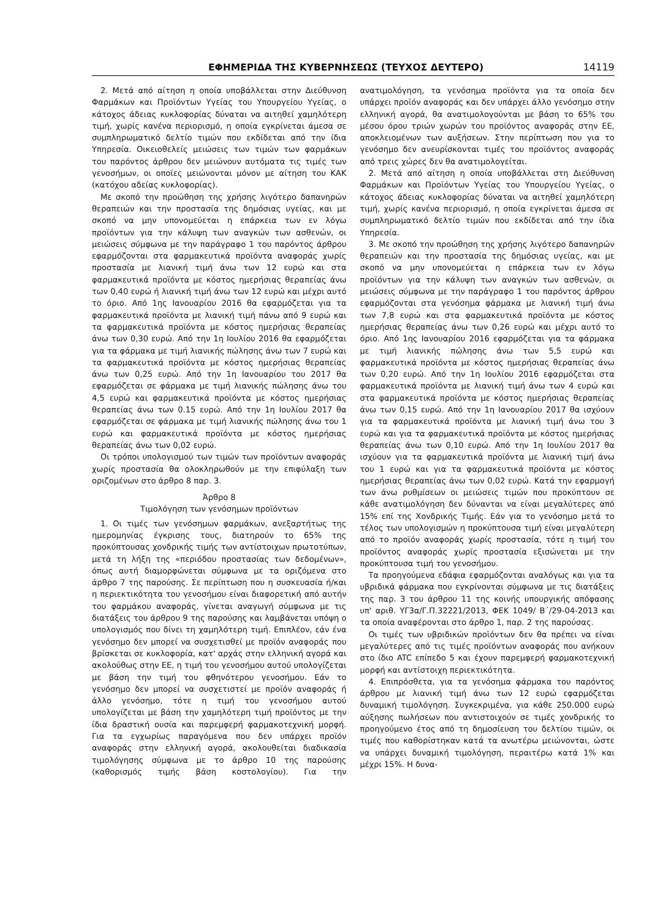ΕΦΗΜΕΡΙΔΑ ΤΗΣ ΚΥΒΕΡΝΗΣΕΩΣ (ΤΕΥΧΟΣ ΔΕΥΤΕΡΟ) 14119
2. Μετά από αίτηση η οποία υποβάλλεται στην Διεύθυνση Φαρμάκων και Προϊόντων Υγείας του Υπουργείου Υγείας, ο κάτοχος άδειας κυκλοφορίας δύναται να αιτηθεί χαμηλότερη τιμή, χωρίς κανένα περιορισμό, η οποία εγκρίνεται άμεσα σε συμπληρωματικό δελτίο τιμών που εκδίδεται από την ίδια Υπηρεσία. Οικειοθελείς μειώσεις των τιμών των φαρμάκων του παρόντος άρθρου δεν μειώνουν αυτόματα τις τιμές των γενοσήμων, οι οποίες μειώνονται μόνον με αίτηση του ΚΑΚ (κατόχου αδείας κυκλοφορίας).
Με σκοπό την προώθηση της χρήσης λιγότερο δαπανηρών θεραπειών και την προστασία της δημόσιας υγείας, και με σκοπό να μην υπονομεύεται η επάρκεια των εν λόγω προϊόντων για την κάλυψη των αναγκών των ασθενών, οι μειώσεις σύμφωνα με την παράγραφο 1 του παρόντος άρθρου εφαρμόζονται στα φαρμακευτικά προϊόντα αναφοράς χωρίς προστασία με λιανική τιμή άνω των 12 ευρώ και στα φαρμακευτικά προϊόντα με κόστος ημερήσιας θεραπείας άνω των 0,40 ευρώ ή λιανική τιμή άνω των 12 ευρώ και μέχρι αυτό το όριο. Από 1ης Ιανουαρίου 2016 θα εφαρμόζεται για τα φαρμακευτικά προϊόντα με λιανική τιμή πάνω από 9 ευρώ και τα φαρμακευτικά προϊόντα με κόστος ημερήσιας θεραπείας άνω των 0,30 ευρώ. Από την 1η Ιουλίου 2016 θα εφαρμόζεται για τα φάρμακα με τιμή λιανικής πώλησης άνω των 7 ευρώ και τα φαρμακευτικά προϊόντα με κόστος ημερήσιας θεραπείας άνω των 0,25 ευρώ. Από την 1η Ιανουαρίου του 2017 θα εφαρμόζεται σε φάρμακα με τιμή λιανικής πώλησης άνω του 4,5 ευρώ και φαρμακευτικά προϊόντα με κόστος ημερήσιας θεραπείας άνω των 0.15 ευρώ. Από την 1η Ιουλίου 2017 θα εφαρμόζεται σε φάρμακα με τιμή λιανικής πώλησης άνω του 1 ευρώ και φαρμακευτικά προϊόντα με κόστος ημερήσιας θεραπείας άνω των 0,02 ευρώ.
Οι τρόποι υπολογισμού των τιμών των προϊόντων αναφοράς χωρίς προστασία θα ολοκληρωθούν με την επιφύλαξη των οριζομένων στο άρθρο 8 παρ. 3.
Άρθρο 8
Τιμολόγηση των γενόσημων προϊόντων
1. Οι τιμές των γενόσημων φαρμάκων, ανεξαρτήτως της ημερομηνίας έγκρισης τους, διατηρούν το 65% της προκύπτουσας χονδρικής τιμής των αντίστοιχων πρωτοτύπων, μετά τη λήξη της «περιόδου προστασίας των δεδομένων», όπως αυτή διαμορφώνεται σύμφωνα με τα οριζόμενα στο άρθρο 7 της παρούσης. Σε περίπτωση που η συσκευασία ή/και η περιεκτικότητα του γενοσήμου είναι διαφορετική από αυτήν του φαρμάκου αναφοράς, γίνεται αναγωγή σύμφωνα με τις διατάξεις του άρθρου 9 της παρούσης και λαμβάνεται υπόψη ο υπολογισμός που δίνει τη χαμηλότερη τιμή. Επιπλέον, εάν ένα γενόσημο δεν μπορεί να συσχετισθεί με προϊόν αναφοράς που βρίσκεται σε κυκλοφορία, κατ' αρχάς στην ελληνική αγορά και ακολούθως στην ΕΕ, η τιμή του γενοσήμου αυτού υπολογίζεται με βάση την τιμή του φθηνότερου γενοσήμου. Εάν το γενόσημο δεν μπορεί να συσχετιστεί με προϊόν αναφοράς ή άλλο γενόσημο, τότε η τιμή του γενοσήμου αυτού υπολογίζεται με βάση την χαμηλότερη τιμή προϊόντος με την ίδια δραστική ουσία και παρεμφερή φαρμακοτεχνική μορφή. Για τα εγχωρίως παραγόμενα που δεν υπάρχει προϊόν αναφοράς στην ελληνική αγορά, ακολουθείται διαδικασία τιμολόγησης σύμφωνα με το άρθρο 10 της παρούσης (καθορισμός τιμής βάση κοστολογίου). Για την ανατιμολόγηση, τα γενόσημα προϊόντα για τα οποία δεν υπάρχει προϊόν αναφοράς και δεν υπάρχει άλλο γενόσημο στην ελληνική αγορά, θα ανατιμολογούνται με βάση το 65% του μέσου όρου τριών χωρών του προϊόντος αναφοράς στην ΕΕ, αποκλειομένων των αυξήσεων. Στην περίπτωση που για το γενόσημο δεν ανευρίσκονται τιμές του προϊόντος αναφοράς από τρεις χώρες δεν θα ανατιμολογείται.
2. Μετά από αίτηση η οποία υποβάλλεται στη Διεύθυνση Φαρμάκων και Προϊόντων Υγείας του Υπουργείου Υγείας, ο κάτοχος άδειας κυκλοφορίας δύναται να αιτηθεί χαμηλότερη τιμή, χωρίς κανένα περιορισμό, η οποία εγκρίνεται άμεσα σε συμπληρωματικό δελτίο τιμών που εκδίδεται από την ίδια Υπηρεσία.
3. Με σκοπό την προώθηση της χρήσης λιγότερο δαπανηρών θεραπειών και την προστασία της δημόσιας υγείας, και με σκοπό να μην υπονομεύεται η επάρκεια των εν λόγω προϊόντων για την κάλυψη των αναγκών των ασθενών, οι μειώσεις σύμφωνα με την παράγραφο 1 του παρόντος άρθρου εφαρμόζονται στα γενόσημα φάρμακα με λιανική τιμή άνω των 7,8 ευρώ και στα φαρμακευτικά προϊόντα με κόστος ημερήσιας θεραπείας άνω των 0,26 ευρώ και μέχρι αυτό το όριο. Από 1ης Ιανουαρίου 2016 εφαρμόζεται για τα φάρμακα με τιμή λιανικής πώλησης άνω των 5,5 ευρώ και φαρμακευτικά προϊόντα με κόστος ημερήσιας θεραπείας άνω των 0,20 ευρώ. Από την 1η Ιουλίου 2016 εφαρμόζεται στα φαρμακευτικά προϊόντα με λιανική τιμή άνω των 4 ευρώ και στα φαρμακευτικά προϊόντα με κόστος ημερήσιας θεραπείας άνω των 0,15 ευρώ. Από την 1η Ιανουαρίου 2017 θα ισχύουν για τα φαρμακευτικά προϊόντα με λιανική τιμή άνω του 3 ευρώ και για τα φαρμακευτικά προϊόντα με κόστος ημερήσιας θεραπείας άνω των 0,10 ευρώ. Από την 1η Ιουλίου 2017 θα ισχύουν για τα φαρμακευτικά προϊόντα με λιανική τιμή άνω του 1 ευρώ και για τα φαρμακευτικά προϊόντα με κόστος ημερήσιας θεραπείας άνω των 0,02 ευρώ. Κατά την εφαρμογή των άνω ρυθμίσεων οι μειώσεις τιμών που προκύπτουν σε κάθε ανατιμολόγηση δεν δύνανται να είναι μεγαλύτερες από 15% επί της Χονδρικής Τιμής. Εάν για το γενόσημο μετά το τέλος των υπολογισμών η προκύπτουσα τιμή είναι μεγαλύτερη από το προϊόν αναφοράς χωρίς προστασία, τότε η τιμή του προϊόντος αναφοράς χωρίς προστασία εξισώνεται με την προκύπτουσα τιμή του γενοσήμου.
Τα προηγούμενα εδάφια εφαρμόζονται αναλόγως και για τα υβριδικά φάρμακα που εγκρίνονται σύμφωνα με τις διατάξεις της παρ. 3 του άρθρου 11 της κοινής υπουργικής απόφασης υπ' αριθ. ΥΓ3α/Γ.Π.32221/2013, ΦΕΚ 1049/ Β΄/29-04-2013 και τα οποία αναφέρονται στο άρθρο 1, παρ. 2 της παρούσας.
Οι τιμές των υβριδικών προϊόντων δεν θα πρέπει να είναι μεγαλύτερες από τις τιμές προϊόντων αναφοράς που ανήκουν στο ίδιο ATC επίπεδο 5 και έχουν παρεμφερή φαρμακοτεχνική μορφή και αντίστοιχη περιεκτικότητα.
4. Επιπρόσθετα, για τα γενόσημα φάρμακα του παρόντος άρθρου με λιανική τιμή άνω των 12 ευρώ εφαρμόζεται δυναμική τιμολόγηση. Συγκεκριμένα, για κάθε 250.000 ευρώ αύξησης πωλήσεων που αντιστοιχούν σε τιμές χονδρικής το προηγούμενο έτος από τη δημοσίευση του δελτίου τιμών, οι τιμές που καθορίστηκαν κατά τα ανωτέρω μειώνονται, ώστε να υπάρχει δυναμική τιμολόγηση, περαιτέρω κατά 1% και μέχρι 15%. Η δυνα-